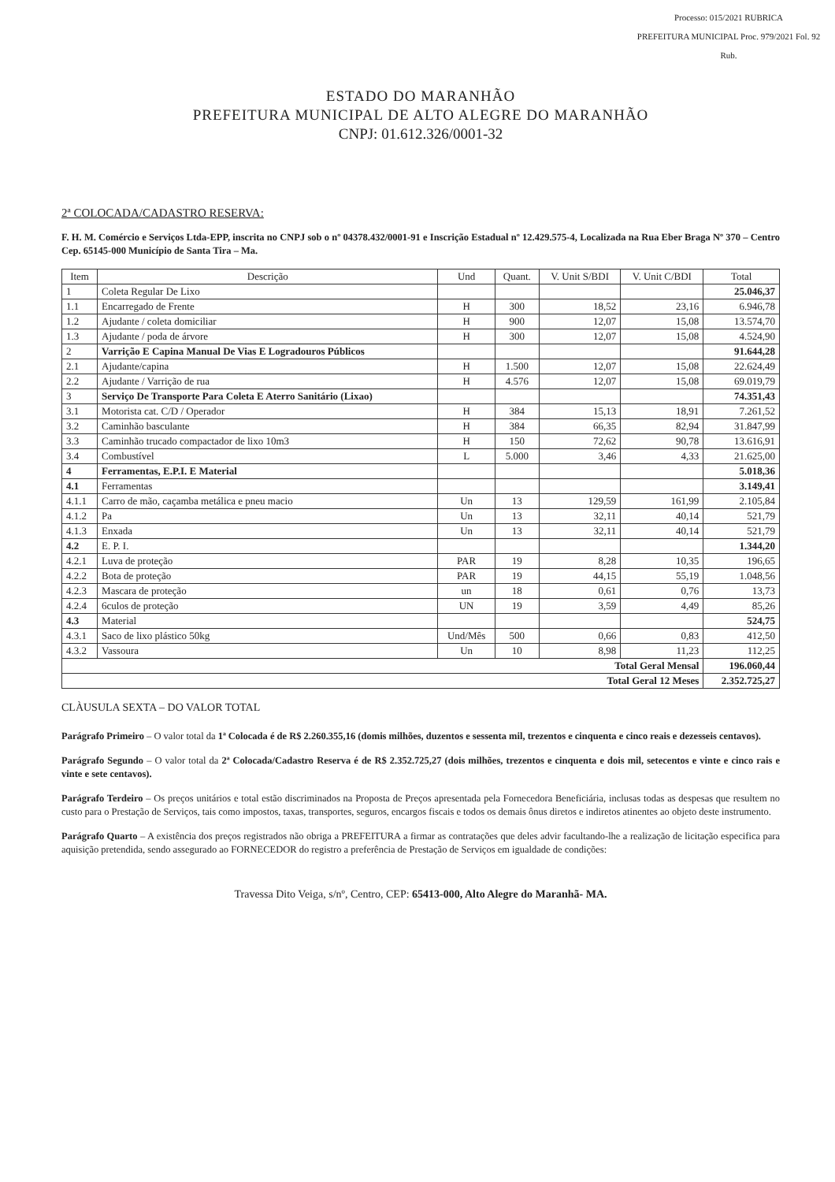Processo: 015/2021 RUBRICA
PREFEITURA MUNICIPAL Proc. 979/2021 Fol. 92 Rub.
ESTADO DO MARANHÃO
PREFEITURA MUNICIPAL DE ALTO ALEGRE DO MARANHÃO
CNPJ: 01.612.326/0001-32
2ª COLOCADA/CADASTRO RESERVA:
F. H. M. Comércio e Serviços Ltda-EPP, inscrita no CNPJ sob o nº 04378.432/0001-91 e Inscrição Estadual nº 12.429.575-4, Localizada na Rua Eber Braga Nº 370 – Centro Cep. 65145-000 Município de Santa Tira – Ma.
| Item | Descrição | Und | Quant. | V. Unit S/BDI | V. Unit C/BDI | Total |
| --- | --- | --- | --- | --- | --- | --- |
| 1 | Coleta Regular De Lixo | | | | | 25.046,37 |
| 1.1 | Encarregado de Frente | H | 300 | 18,52 | 23,16 | 6.946,78 |
| 1.2 | Ajudante / coleta domiciliar | H | 900 | 12,07 | 15,08 | 13.574,70 |
| 1.3 | Ajudante / poda de árvore | H | 300 | 12,07 | 15,08 | 4.524,90 |
| 2 | Varrição E Capina Manual De Vias E Logradouros Públicos | | | | | 91.644,28 |
| 2.1 | Ajudante/capina | H | 1.500 | 12,07 | 15,08 | 22.624,49 |
| 2.2 | Ajudante / Varrição de rua | H | 4.576 | 12,07 | 15,08 | 69.019,79 |
| 3 | Serviço De Transporte Para Coleta E Aterro Sanitário (Lixao) | | | | | 74.351,43 |
| 3.1 | Motorista cat. C/D / Operador | H | 384 | 15,13 | 18,91 | 7.261,52 |
| 3.2 | Caminhão basculante | H | 384 | 66,35 | 82,94 | 31.847,99 |
| 3.3 | Caminhão trucado compactador de lixo 10m3 | H | 150 | 72,62 | 90,78 | 13.616,91 |
| 3.4 | Combustível | L | 5.000 | 3,46 | 4,33 | 21.625,00 |
| 4 | Ferramentas, E.P.I. E Material | | | | | 5.018,36 |
| 4.1 | Ferramentas | | | | | 3.149,41 |
| 4.1.1 | Carro de mão, caçamba metálica e pneu macio | Un | 13 | 129,59 | 161,99 | 2.105,84 |
| 4.1.2 | Pa | Un | 13 | 32,11 | 40,14 | 521,79 |
| 4.1.3 | Enxada | Un | 13 | 32,11 | 40,14 | 521,79 |
| 4.2 | E. P. I. | | | | | 1.344,20 |
| 4.2.1 | Luva de proteção | PAR | 19 | 8,28 | 10,35 | 196,65 |
| 4.2.2 | Bota de proteção | PAR | 19 | 44,15 | 55,19 | 1.048,56 |
| 4.2.3 | Mascara de proteção | un | 18 | 0,61 | 0,76 | 13,73 |
| 4.2.4 | 6culos de proteção | UN | 19 | 3,59 | 4,49 | 85,26 |
| 4.3 | Material | | | | | 524,75 |
| 4.3.1 | Saco de lixo plástico 50kg | Und/Mês | 500 | 0,66 | 0,83 | 412,50 |
| 4.3.2 | Vassoura | Un | 10 | 8,98 | 11,23 | 112,25 |
| Total Geral Mensal | | | | | | 196.060,44 |
| Total Geral 12 Meses | | | | | | 2.352.725,27 |
CLÀUSULA SEXTA – DO VALOR TOTAL
Parágrafo Primeiro – O valor total da 1ª Colocada é de R$ 2.260.355,16 (domis milhões, duzentos e sessenta mil, trezentos e cinquenta e cinco reais e dezesseis centavos).
Parágrafo Segundo – O valor total da 2ª Colocada/Cadastro Reserva é de R$ 2.352.725,27 (dois milhões, trezentos e cinquenta e dois mil, setecentos e vinte e cinco rais e vinte e sete centavos).
Parágrafo Terdeiro – Os preços unitários e total estão discriminados na Proposta de Preços apresentada pela Fornecedora Beneficiária, inclusas todas as despesas que resultem no custo para o Prestação de Serviços, tais como impostos, taxas, transportes, seguros, encargos fiscais e todos os demais ônus diretos e indiretos atinentes ao objeto deste instrumento.
Parágrafo Quarto – A existência dos preços registrados não obriga a PREFEITURA a firmar as contratações que deles advir facultando-lhe a realização de licitação especifica para aquisição pretendida, sendo assegurado ao FORNECEDOR do registro a preferência de Prestação de Serviços em igualdade de condições:
Travessa Dito Veiga, s/nº, Centro, CEP: 65413-000, Alto Alegre do Maranhã- MA.